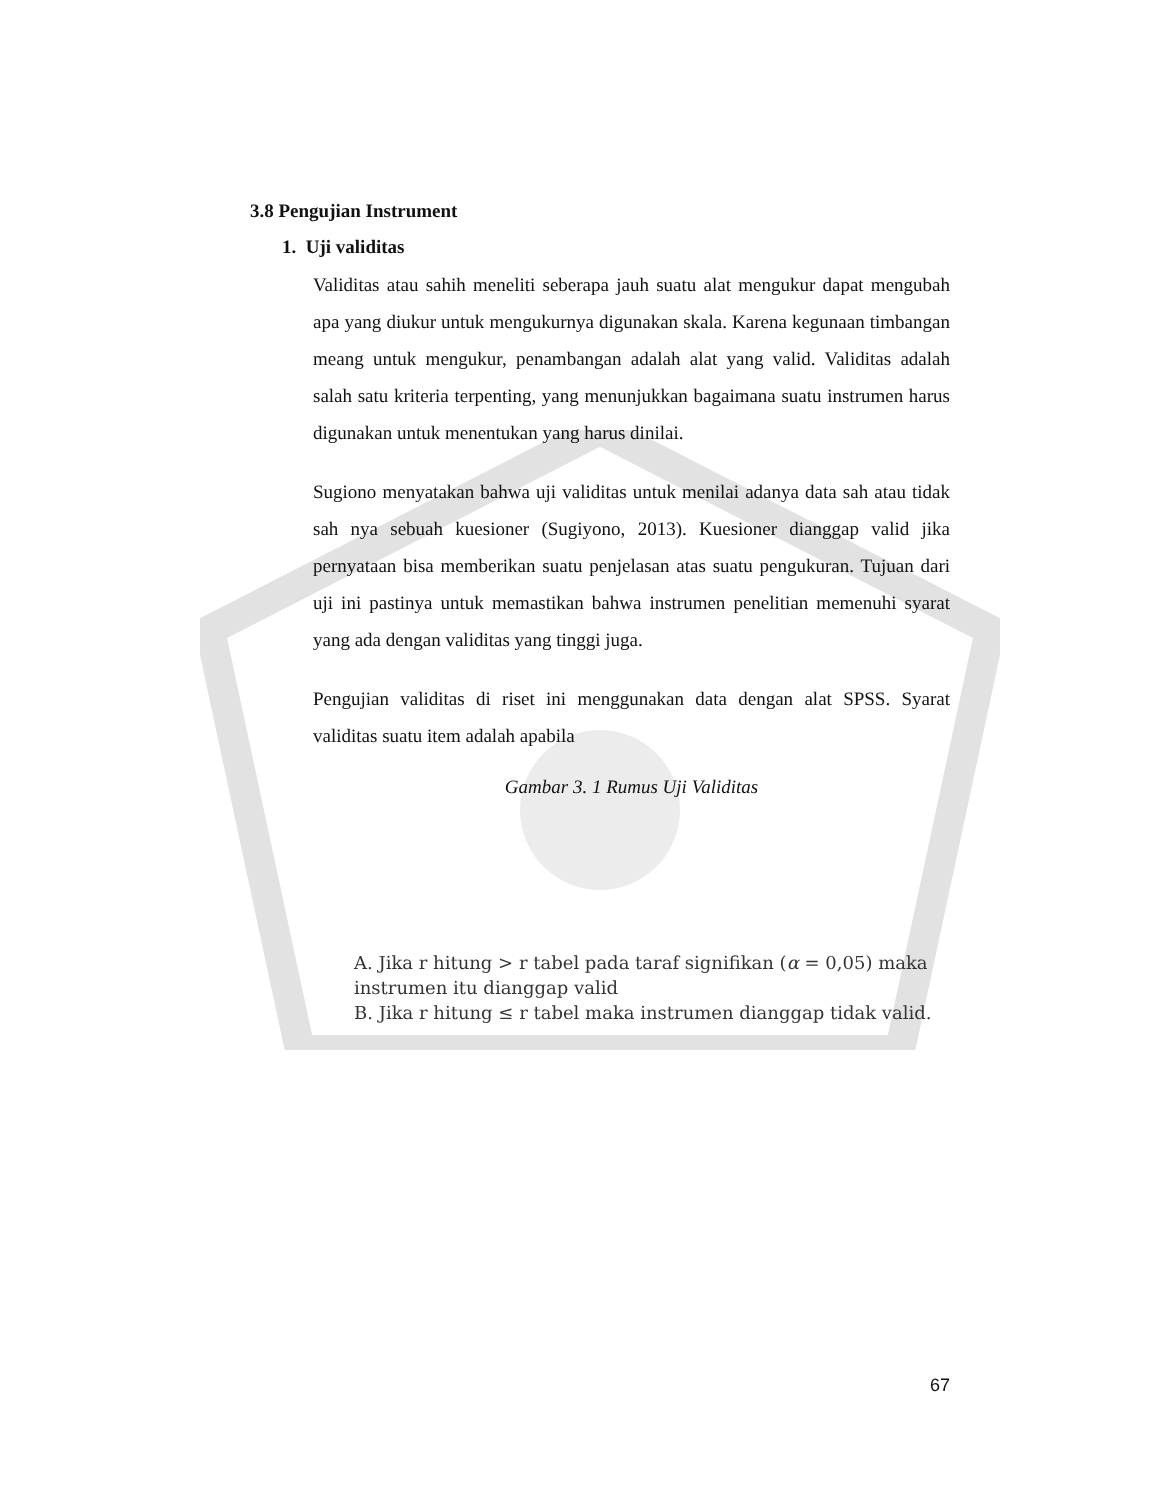3.8 Pengujian Instrument
1. Uji validitas
Validitas atau sahih meneliti seberapa jauh suatu alat mengukur dapat mengubah apa yang diukur untuk mengukurnya digunakan skala. Karena kegunaan timbangan meang untuk mengukur, penambangan adalah alat yang valid. Validitas adalah salah satu kriteria terpenting, yang menunjukkan bagaimana suatu instrumen harus digunakan untuk menentukan yang harus dinilai.
Sugiono menyatakan bahwa uji validitas untuk menilai adanya data sah atau tidak sah nya sebuah kuesioner (Sugiyono, 2013). Kuesioner dianggap valid jika pernyataan bisa memberikan suatu penjelasan atas suatu pengukuran. Tujuan dari uji ini pastinya untuk memastikan bahwa instrumen penelitian memenuhi syarat yang ada dengan validitas yang tinggi juga.
Pengujian validitas di riset ini menggunakan data dengan alat SPSS. Syarat validitas suatu item adalah apabila
Gambar 3. 1 Rumus Uji Validitas
A. Jika r hitung > r tabel pada taraf signifikan (α = 0,05) maka
instrumen itu dianggap valid
B. Jika r hitung ≤ r tabel maka instrumen dianggap tidak valid.
67